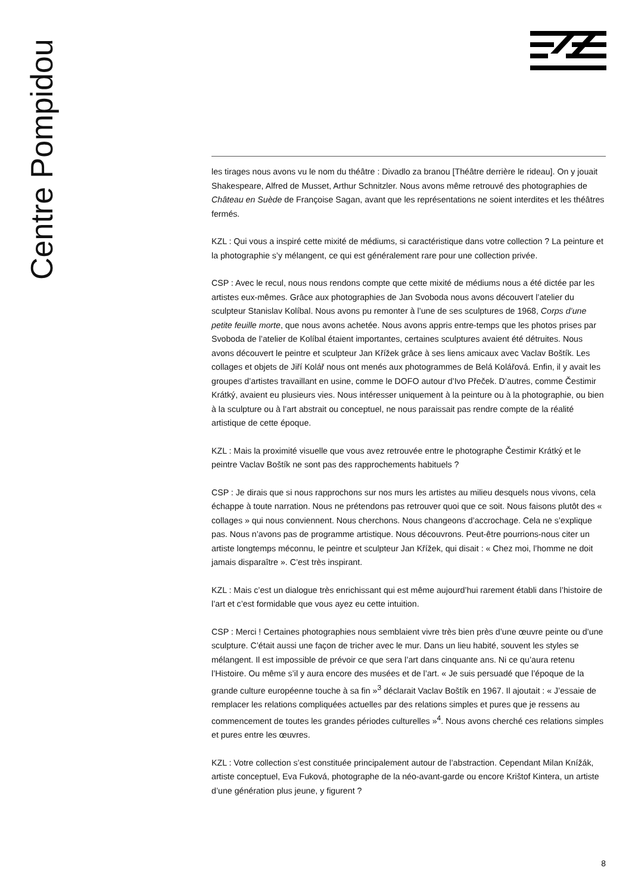Centre Pompidou
les tirages nous avons vu le nom du théâtre : Divadlo za branou [Théâtre derrière le rideau]. On y jouait Shakespeare, Alfred de Musset, Arthur Schnitzler. Nous avons même retrouvé des photographies de Château en Suède de Françoise Sagan, avant que les représentations ne soient interdites et les théâtres fermés.
KZL : Qui vous a inspiré cette mixité de médiums, si caractéristique dans votre collection ? La peinture et la photographie s’y mélangent, ce qui est généralement rare pour une collection privée.
CSP : Avec le recul, nous nous rendons compte que cette mixité de médiums nous a été dictée par les artistes eux-mêmes. Grâce aux photographies de Jan Svoboda nous avons découvert l’atelier du sculpteur Stanislav Kolíbal. Nous avons pu remonter à l’une de ses sculptures de 1968, Corps d’une petite feuille morte, que nous avons achetée. Nous avons appris entre-temps que les photos prises par Svoboda de l’atelier de Kolíbal étaient importantes, certaines sculptures avaient été détruites. Nous avons découvert le peintre et sculpteur Jan Křížek grâce à ses liens amicaux avec Vaclav Boštík. Les collages et objets de Jiří Kolář nous ont menés aux photogrammes de Belá Kolářová. Enfin, il y avait les groupes d’artistes travaillant en usine, comme le DOFO autour d’Ivo Přeček. D’autres, comme Čestimir Krátký, avaient eu plusieurs vies. Nous intéresser uniquement à la peinture ou à la photographie, ou bien à la sculpture ou à l’art abstrait ou conceptuel, ne nous paraissait pas rendre compte de la réalité artistique de cette époque.
KZL : Mais la proximité visuelle que vous avez retrouvée entre le photographe Čestimir Krátký et le peintre Vaclav Boštík ne sont pas des rapprochements habituels ?
CSP : Je dirais que si nous rapprochons sur nos murs les artistes au milieu desquels nous vivons, cela échappe à toute narration. Nous ne prétendons pas retrouver quoi que ce soit. Nous faisons plutôt des « collages » qui nous conviennent. Nous cherchons. Nous changeons d’accrochage. Cela ne s’explique pas. Nous n’avons pas de programme artistique. Nous découvrons. Peut-être pourrions-nous citer un artiste longtemps méconnu, le peintre et sculpteur Jan Křížek, qui disait : « Chez moi, l’homme ne doit jamais disparaître ». C’est très inspirant.
KZL : Mais c’est un dialogue très enrichissant qui est même aujourd’hui rarement établi dans l’histoire de l’art et c’est formidable que vous ayez eu cette intuition.
CSP : Merci ! Certaines photographies nous semblaient vivre très bien près d’une œuvre peinte ou d’une sculpture. C’était aussi une façon de tricher avec le mur. Dans un lieu habité, souvent les styles se mélangent. Il est impossible de prévoir ce que sera l’art dans cinquante ans. Ni ce qu’aura retenu l’Histoire. Ou même s’il y aura encore des musées et de l’art. « Je suis persuadé que l’époque de la grande culture européenne touche à sa fin »<sup>3</sup> déclarait Vaclav Boštík en 1967. Il ajoutait : « J’essaie de remplacer les relations compliquées actuelles par des relations simples et pures que je ressens au commencement de toutes les grandes périodes culturelles »<sup>4</sup>. Nous avons cherché ces relations simples et pures entre les œuvres.
KZL : Votre collection s’est constituée principalement autour de l’abstraction. Cependant Milan Knížák, artiste conceptuel, Eva Fuková, photographe de la néo-avant-garde ou encore Krištof Kintera, un artiste d’une génération plus jeune, y figurent ?
8